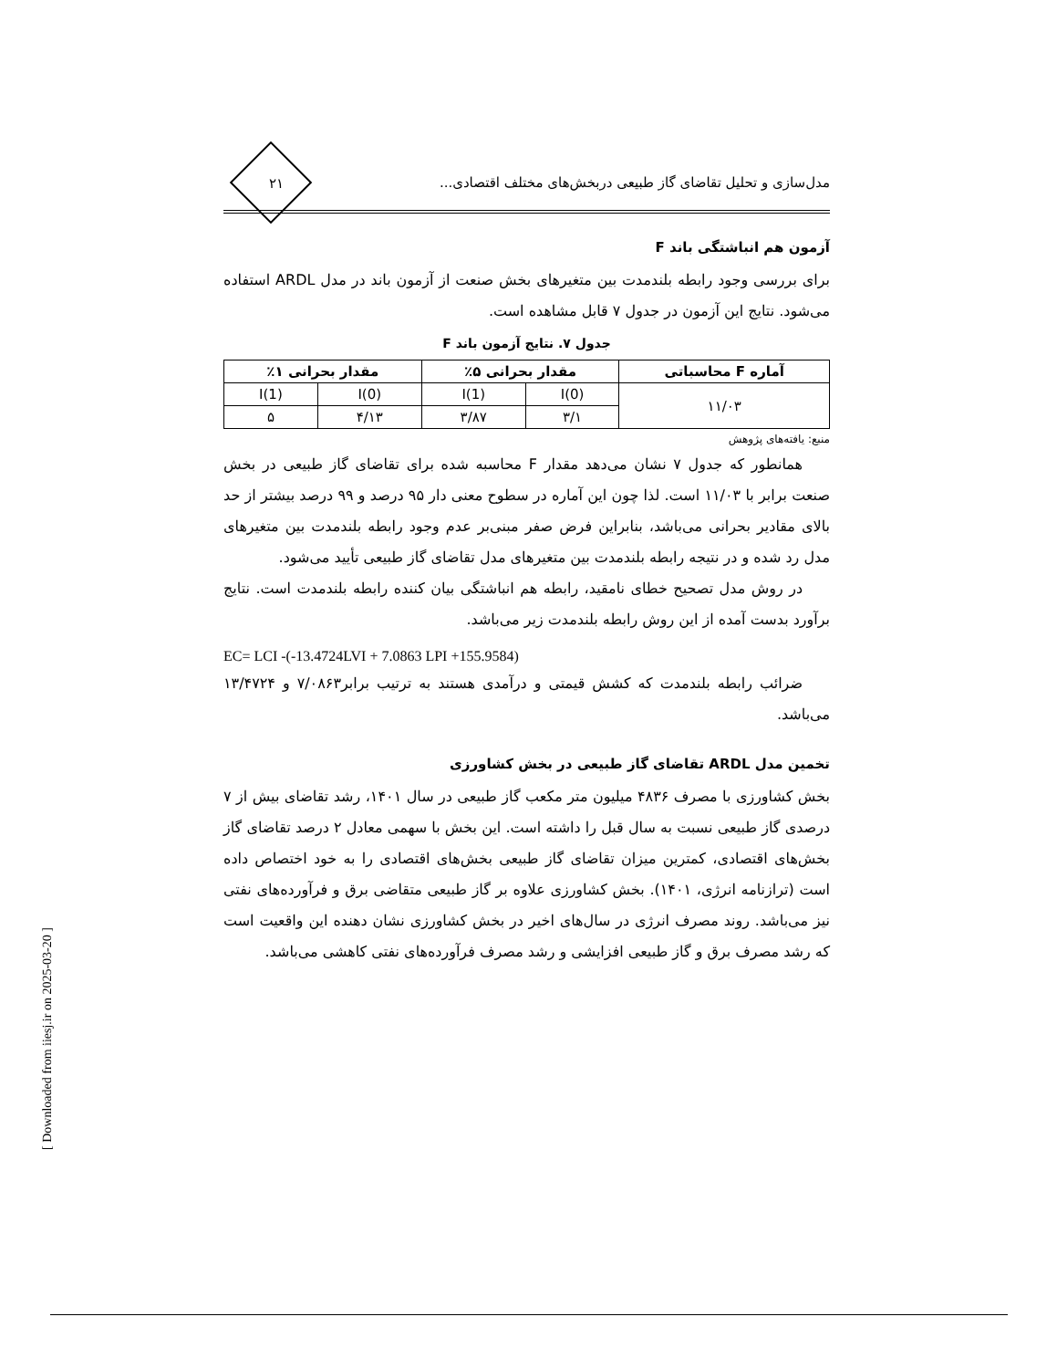مدل‌سازی و تحلیل تقاضای گاز طبیعی دربخش‌های مختلف اقتصادی...
۲۱
آزمون هم انباشتگی باند F
برای بررسی وجود رابطه بلندمدت بین متغیرهای بخش صنعت از آزمون باند در مدل ARDL استفاده می‌شود. نتایج این آزمون در جدول ۷ قابل مشاهده است.
جدول ۷. نتایج آزمون باند F
| آماره F محاسباتی | مقدار بحرانی ۵٪ | | مقدار بحرانی ۱٪ | |
| --- | --- | --- | --- | --- |
| ۱۱/۰۳ | I(0) | I(1) | I(0) | I(1) |
| | ۳/۱ | ۳/۸۷ | ۴/۱۳ | ۵ |
منبع: یافته‌های پژوهش
همانطور که جدول ۷ نشان می‌دهد مقدار F محاسبه شده برای تقاضای گاز طبیعی در بخش صنعت برابر با ۱۱/۰۳ است. لذا چون این آماره در سطوح معنی دار ۹۵ درصد و ۹۹ درصد بیشتر از حد بالای مقادیر بحرانی می‌باشد، بنابراین فرض صفر مبنی‌بر عدم وجود رابطه بلندمدت بین متغیرهای مدل رد شده و در نتیجه رابطه بلندمدت بین متغیرهای مدل تقاضای گاز طبیعی تأیید می‌شود.
در روش مدل تصحیح خطای نامقید، رابطه هم انباشتگی بیان کننده رابطه بلندمدت است. نتایج برآورد بدست آمده از این روش رابطه بلندمدت زیر می‌باشد.
EC= LCI -(-13.4724LVI + 7.0863 LPI +155.9584)
ضرائب رابطه بلندمدت که کشش قیمتی و درآمدی هستند به ترتیب برابر۷/۰۸۶۳ و ۱۳/۴۷۲۴ می‌باشد.
تخمین مدل ARDL تقاضای گاز طبیعی در بخش کشاورزی
بخش کشاورزی با مصرف ۴۸۳۶ میلیون متر مکعب گاز طبیعی در سال ۱۴۰۱، رشد تقاضای بیش از ۷ درصدی گاز طبیعی نسبت به سال قبل را داشته است. این بخش با سهمی معادل ۲ درصد تقاضای گاز بخش‌های اقتصادی، کمترین میزان تقاضای گاز طبیعی بخش‌های اقتصادی را به خود اختصاص داده است (ترازنامه انرژی، ۱۴۰۱). بخش کشاورزی علاوه بر گاز طبیعی متقاضی برق و فرآورده‌های نفتی نیز می‌باشد. روند مصرف انرژی در سال‌های اخیر در بخش کشاورزی نشان دهنده این واقعیت است که رشد مصرف برق و گاز طبیعی افزایشی و رشد مصرف فرآورده‌های نفتی کاهشی می‌باشد.
[ Downloaded from iiesj.ir on 2025-03-20 ]